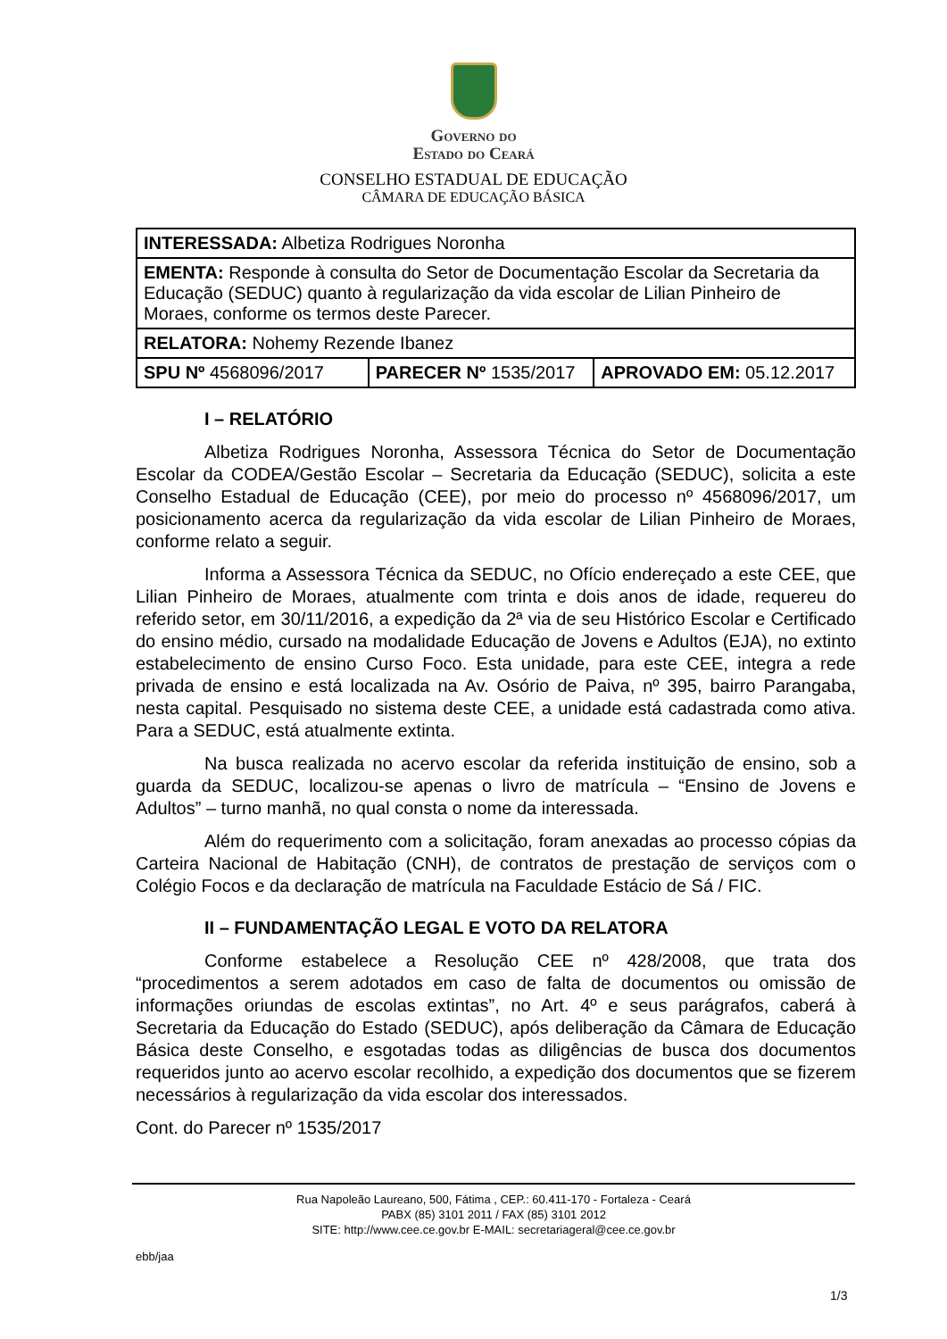Governo do
Estado do Ceará
CONSELHO ESTADUAL DE EDUCAÇÃO
CÂMARA DE EDUCAÇÃO BÁSICA
| INTERESSADA: Albetiza Rodrigues Noronha | | |
| EMENTA: Responde à consulta do Setor de Documentação Escolar da Secretaria da Educação (SEDUC) quanto à regularização da vida escolar de Lilian Pinheiro de Moraes, conforme os termos deste Parecer. | | |
| RELATORA: Nohemy Rezende Ibanez | | |
| SPU Nº 4568096/2017 | PARECER Nº 1535/2017 | APROVADO EM: 05.12.2017 |
I – RELATÓRIO
Albetiza Rodrigues Noronha, Assessora Técnica do Setor de Documentação Escolar da CODEA/Gestão Escolar – Secretaria da Educação (SEDUC), solicita a este Conselho Estadual de Educação (CEE), por meio do processo nº 4568096/2017, um posicionamento acerca da regularização da vida escolar de Lilian Pinheiro de Moraes, conforme relato a seguir.
Informa a Assessora Técnica da SEDUC, no Ofício endereçado a este CEE, que Lilian Pinheiro de Moraes, atualmente com trinta e dois anos de idade, requereu do referido setor, em 30/11/2016, a expedição da 2ª via de seu Histórico Escolar e Certificado do ensino médio, cursado na modalidade Educação de Jovens e Adultos (EJA), no extinto estabelecimento de ensino Curso Foco. Esta unidade, para este CEE, integra a rede privada de ensino e está localizada na Av. Osório de Paiva, nº 395, bairro Parangaba, nesta capital. Pesquisado no sistema deste CEE, a unidade está cadastrada como ativa. Para a SEDUC, está atualmente extinta.
Na busca realizada no acervo escolar da referida instituição de ensino, sob a guarda da SEDUC, localizou-se apenas o livro de matrícula – “Ensino de Jovens e Adultos” – turno manhã, no qual consta o nome da interessada.
Além do requerimento com a solicitação, foram anexadas ao processo cópias da Carteira Nacional de Habitação (CNH), de contratos de prestação de serviços com o Colégio Focos e da declaração de matrícula na Faculdade Estácio de Sá / FIC.
II – FUNDAMENTAÇÃO LEGAL E VOTO DA RELATORA
Conforme estabelece a Resolução CEE nº 428/2008, que trata dos “procedimentos a serem adotados em caso de falta de documentos ou omissão de informações oriundas de escolas extintas”, no Art. 4º e seus parágrafos, caberá à Secretaria da Educação do Estado (SEDUC), após deliberação da Câmara de Educação Básica deste Conselho, e esgotadas todas as diligências de busca dos documentos requeridos junto ao acervo escolar recolhido, a expedição dos documentos que se fizerem necessários à regularização da vida escolar dos interessados.
Cont. do Parecer nº 1535/2017
Rua Napoleão Laureano, 500, Fátima , CEP.: 60.411-170 - Fortaleza - Ceará
PABX (85) 3101 2011 / FAX (85) 3101 2012
SITE: http://www.cee.ce.gov.br E-MAIL: secretariageral@cee.ce.gov.br
ebb/jaa
1/3